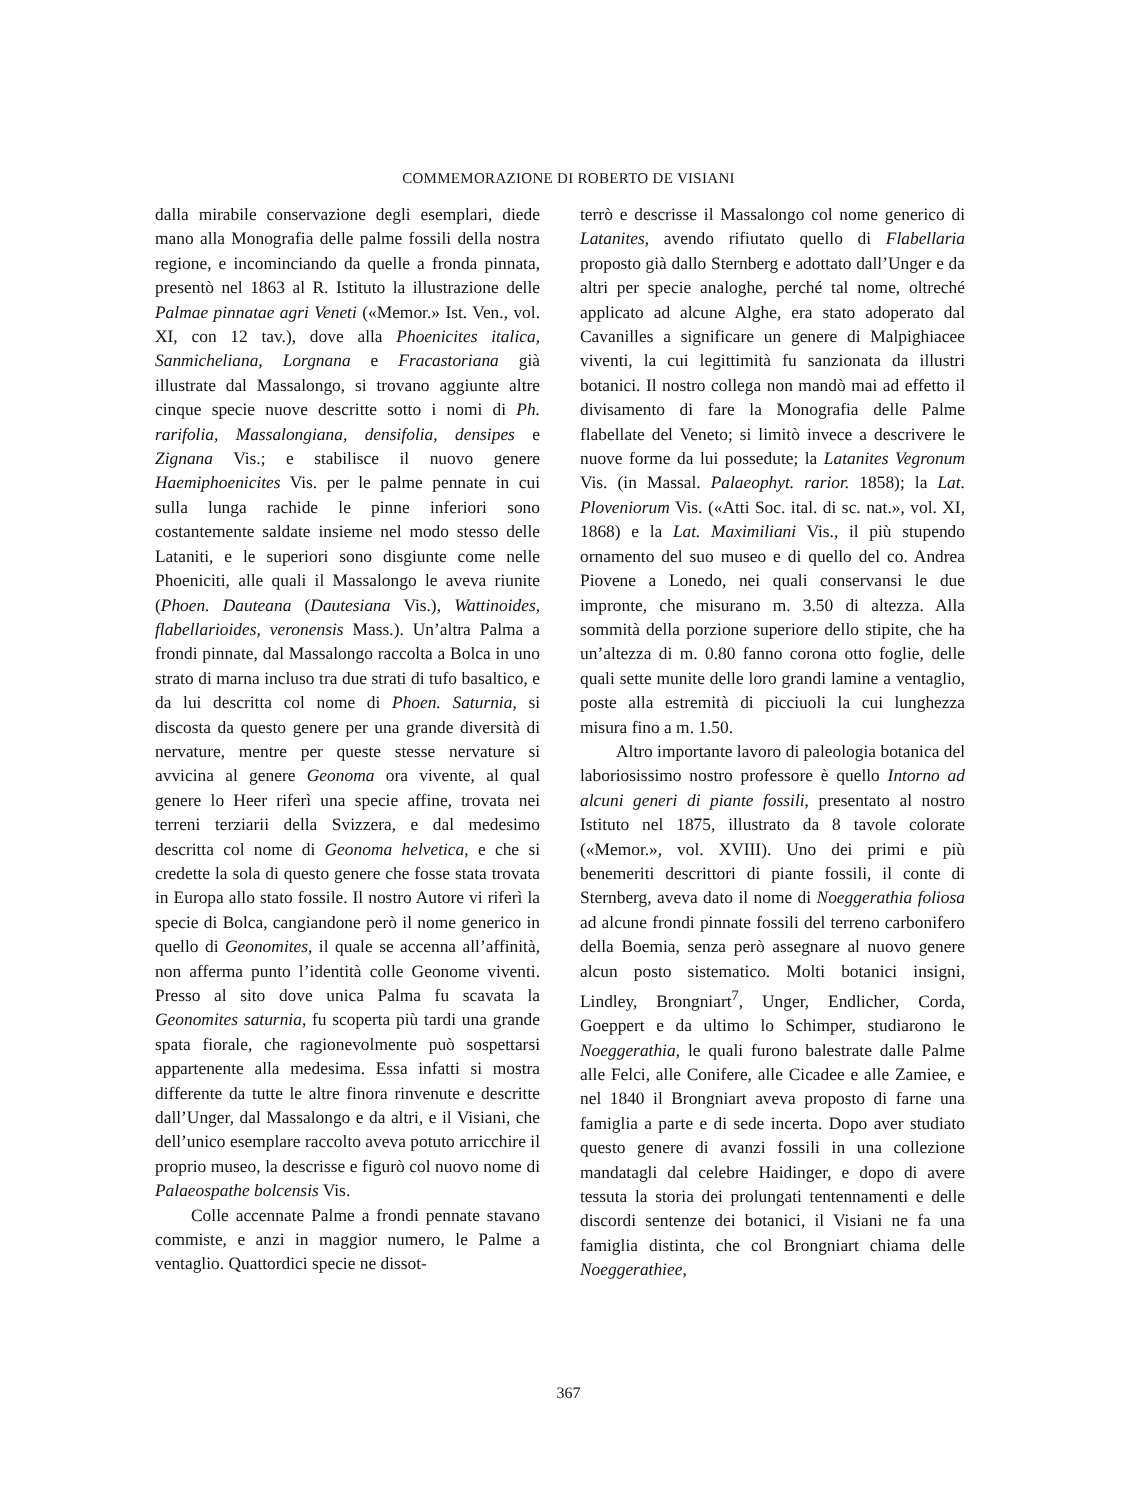COMMEMORAZIONE DI ROBERTO DE VISIANI
dalla mirabile conservazione degli esemplari, diede mano alla Monografia delle palme fossili della nostra regione, e incominciando da quelle a fronda pinnata, presentò nel 1863 al R. Istituto la illustrazione delle Palmae pinnatae agri Veneti («Memor.» Ist. Ven., vol. XI, con 12 tav.), dove alla Phoenicites italica, Sanmicheliana, Lorgnana e Fracastoriana già illustrate dal Massalongo, si trovano aggiunte altre cinque specie nuove descritte sotto i nomi di Ph. rarifolia, Massalongiana, densifolia, densipes e Zignana Vis.; e stabilisce il nuovo genere Haemiphoenicites Vis. per le palme pennate in cui sulla lunga rachide le pinne inferiori sono costantemente saldate insieme nel modo stesso delle Lataniti, e le superiori sono disgiunte come nelle Phoeniciti, alle quali il Massalongo le aveva riunite (Phoen. Dauteana (Dautesiana Vis.), Wattinoides, flabellarioides, veronensis Mass.). Un’altra Palma a frondi pinnate, dal Massalongo raccolta a Bolca in uno strato di marna incluso tra due strati di tufo basaltico, e da lui descritta col nome di Phoen. Saturnia, si discosta da questo genere per una grande diversità di nervature, mentre per queste stesse nervature si avvicina al genere Geonoma ora vivente, al qual genere lo Heer riferì una specie affine, trovata nei terreni terziarii della Svizzera, e dal medesimo descritta col nome di Geonoma helvetica, e che si credette la sola di questo genere che fosse stata trovata in Europa allo stato fossile. Il nostro Autore vi riferì la specie di Bolca, cangiandone però il nome generico in quello di Geonomites, il quale se accenna all’affinità, non afferma punto l’identità colle Geonome viventi. Presso al sito dove unica Palma fu scavata la Geonomites saturnia, fu scoperta più tardi una grande spata fiorale, che ragionevolmente può sospettarsi appartenente alla medesima. Essa infatti si mostra differente da tutte le altre finora rinvenute e descritte dall’Unger, dal Massalongo e da altri, e il Visiani, che dell’unico esemplare raccolto aveva potuto arricchire il proprio museo, la descrisse e figurò col nuovo nome di Palaeospathe bolcensis Vis.
Colle accennate Palme a frondi pennate stavano commiste, e anzi in maggior numero, le Palme a ventaglio. Quattordici specie ne dissot-
terrò e descrisse il Massalongo col nome generico di Latanites, avendo rifiutato quello di Flabellaria proposto già dallo Sternberg e adottato dall’Unger e da altri per specie analoghe, perché tal nome, oltreché applicato ad alcune Alghe, era stato adoperato dal Cavanilles a significare un genere di Malpighiacee viventi, la cui legittimità fu sanzionata da illustri botanici. Il nostro collega non mandò mai ad effetto il divisamento di fare la Monografia delle Palme flabellate del Veneto; si limitò invece a descrivere le nuove forme da lui possedute; la Latanites Vegronum Vis. (in Massal. Palaeophyt. rarior. 1858); la Lat. Ploveniorum Vis. («Atti Soc. ital. di sc. nat.», vol. XI, 1868) e la Lat. Maximiliani Vis., il più stupendo ornamento del suo museo e di quello del co. Andrea Piovene a Lonedo, nei quali conservansi le due impronte, che misurano m. 3.50 di altezza. Alla sommità della porzione superiore dello stipite, che ha un’altezza di m. 0.80 fanno corona otto foglie, delle quali sette munite delle loro grandi lamine a ventaglio, poste alla estremità di picciuoli la cui lunghezza misura fino a m. 1.50.
Altro importante lavoro di paleologia botanica del laboriosissimo nostro professore è quello Intorno ad alcuni generi di piante fossili, presentato al nostro Istituto nel 1875, illustrato da 8 tavole colorate («Memor.», vol. XVIII). Uno dei primi e più benemeriti descrittori di piante fossili, il conte di Sternberg, aveva dato il nome di Noeggerathia foliosa ad alcune frondi pinnate fossili del terreno carbonifero della Boemia, senza però assegnare al nuovo genere alcun posto sistematico. Molti botanici insigni, Lindley, Brongniart<sup>7</sup>, Unger, Endlicher, Corda, Goeppert e da ultimo lo Schimper, studiarono le Noeggerathia, le quali furono balestrate dalle Palme alle Felci, alle Conifere, alle Cicadee e alle Zamiee, e nel 1840 il Brongniart aveva proposto di farne una famiglia a parte e di sede incerta. Dopo aver studiato questo genere di avanzi fossili in una collezione mandatagli dal celebre Haidinger, e dopo di avere tessuta la storia dei prolungati tentennamenti e delle discordi sentenze dei botanici, il Visiani ne fa una famiglia distinta, che col Brongniart chiama delle Noeggerathiee,
367